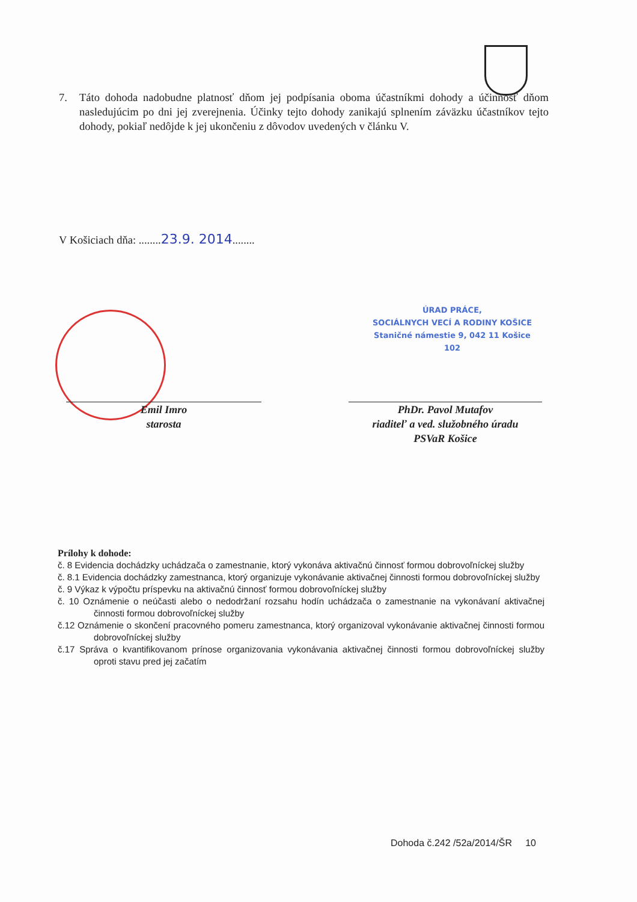7. Táto dohoda nadobudne platnosť dňom jej podpísania oboma účastníkmi dohody a účinnosť dňom nasledujúcim po dni jej zverejnenia. Účinky tejto dohody zanikajú splnením záväzku účastníkov tejto dohody, pokiaľ nedôjde k jej ukončeniu z dôvodov uvedených v článku V.
V Košiciach dňa: ........23.9. 2014........
ÚRAD PRÁCE,
SOCIÁLNYCH VECÍ A RODINY KOŠICE
Staničné námestie 9, 042 11 Košice
102
Emil Imro
starosta
PhDr. Pavol Mutafov
riaditeľ a ved. služobného úradu
PSVaR Košice
Prílohy k dohode:
č. 8 Evidencia dochádzky uchádzača o zamestnanie, ktorý vykonáva aktivačnú činnosť formou dobrovoľníckej služby
č. 8.1 Evidencia dochádzky zamestnanca, ktorý organizuje vykonávanie aktivačnej činnosti formou dobrovoľníckej služby
č. 9 Výkaz k výpočtu príspevku na aktivačnú činnosť formou dobrovoľníckej služby
č. 10 Oznámenie o neúčasti alebo o nedodržaní rozsahu hodín uchádzača o zamestnanie na vykonávaní aktivačnej činnosti formou dobrovoľníckej služby
č.12 Oznámenie o skončení pracovného pomeru zamestnanca, ktorý organizoval vykonávanie aktivačnej činnosti formou dobrovoľníckej služby
č.17 Správa o kvantifikovanom prínose organizovania vykonávania aktivačnej činnosti formou dobrovoľníckej služby oproti stavu pred jej začatím
Dohoda č.242 /52a/2014/ŠR 10